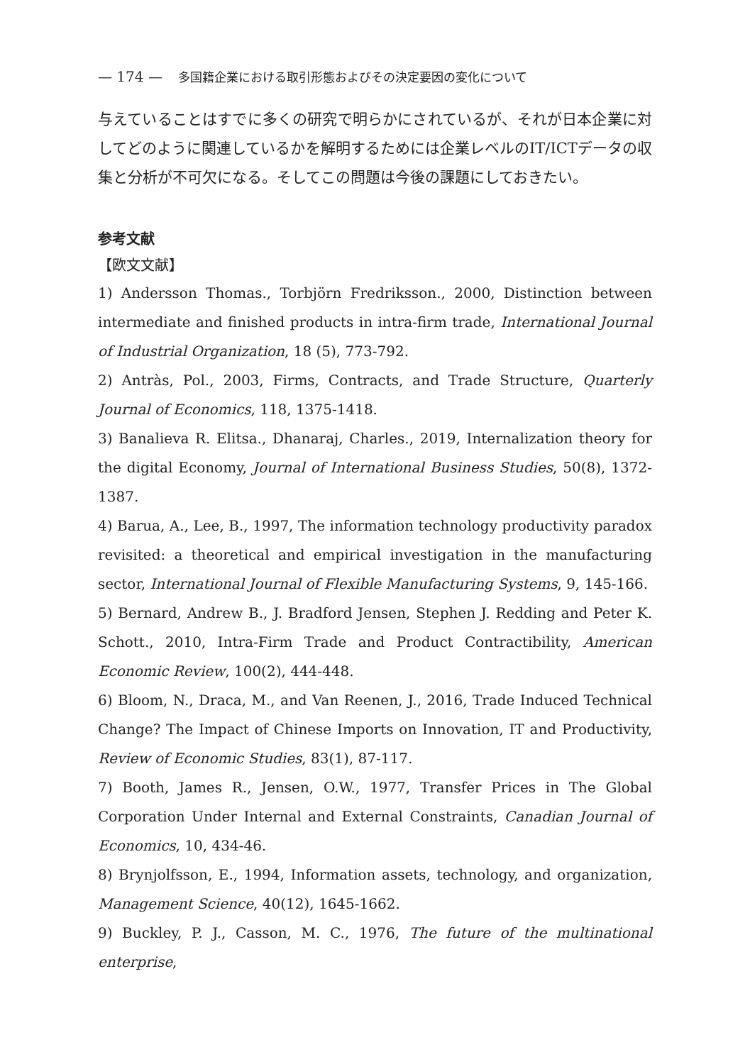— 174 — 多国籍企業における取引形態およびその決定要因の変化について
与えていることはすでに多くの研究で明らかにされているが、それが日本企業に対してどのように関連しているかを解明するためには企業レベルのIT/ICTデータの収集と分析が不可欠になる。そしてこの問題は今後の課題にしておきたい。
参考文献
【欧文文献】
1) Andersson Thomas., Torbjörn Fredriksson., 2000, Distinction between intermediate and finished products in intra-firm trade, International Journal of Industrial Organization, 18 (5), 773-792.
2) Antràs, Pol., 2003, Firms, Contracts, and Trade Structure, Quarterly Journal of Economics, 118, 1375-1418.
3) Banalieva R. Elitsa., Dhanaraj, Charles., 2019, Internalization theory for the digital Economy, Journal of International Business Studies, 50(8), 1372-1387.
4) Barua, A., Lee, B., 1997, The information technology productivity paradox revisited: a theoretical and empirical investigation in the manufacturing sector, International Journal of Flexible Manufacturing Systems, 9, 145-166.
5) Bernard, Andrew B., J. Bradford Jensen, Stephen J. Redding and Peter K. Schott., 2010, Intra-Firm Trade and Product Contractibility, American Economic Review, 100(2), 444-448.
6) Bloom, N., Draca, M., and Van Reenen, J., 2016, Trade Induced Technical Change? The Impact of Chinese Imports on Innovation, IT and Productivity, Review of Economic Studies, 83(1), 87-117.
7) Booth, James R., Jensen, O.W., 1977, Transfer Prices in The Global Corporation Under Internal and External Constraints, Canadian Journal of Economics, 10, 434-46.
8) Brynjolfsson, E., 1994, Information assets, technology, and organization, Management Science, 40(12), 1645-1662.
9) Buckley, P. J., Casson, M. C., 1976, The future of the multinational enterprise,